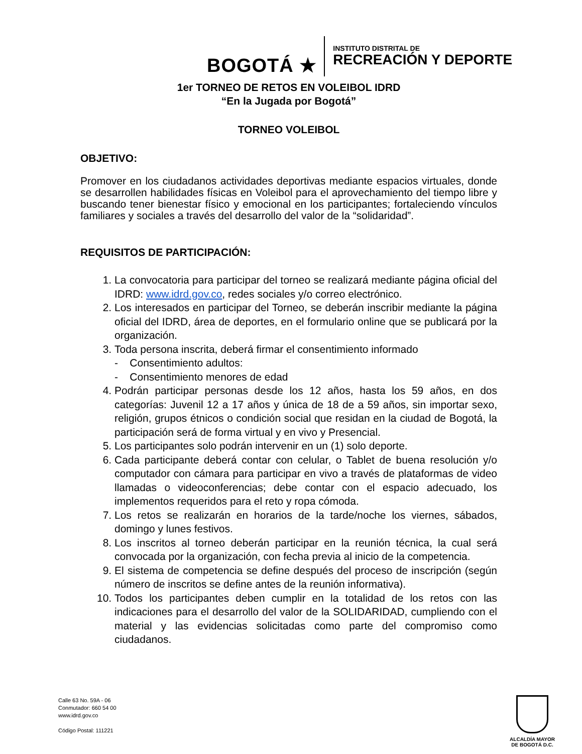BOGOTÁ ★
INSTITUTO DISTRITAL DE
RECREACIÓN Y DEPORTE
1er TORNEO DE RETOS EN VOLEIBOL IDRD
“En la Jugada por Bogotá”
TORNEO VOLEIBOL
OBJETIVO:
Promover en los ciudadanos actividades deportivas mediante espacios virtuales, donde se desarrollen habilidades físicas en Voleibol para el aprovechamiento del tiempo libre y buscando tener bienestar físico y emocional en los participantes; fortaleciendo vínculos familiares y sociales a través del desarrollo del valor de la “solidaridad”.
REQUISITOS DE PARTICIPACIÓN:
1. La convocatoria para participar del torneo se realizará mediante página oficial del IDRD: www.idrd.gov.co, redes sociales y/o correo electrónico.
2. Los interesados en participar del Torneo, se deberán inscribir mediante la página oficial del IDRD, área de deportes, en el formulario online que se publicará por la organización.
3. Toda persona inscrita, deberá firmar el consentimiento informado
- Consentimiento adultos:
- Consentimiento menores de edad
4. Podrán participar personas desde los 12 años, hasta los 59 años, en dos categorías: Juvenil 12 a 17 años y única de 18 de a 59 años, sin importar sexo, religión, grupos étnicos o condición social que residan en la ciudad de Bogotá, la participación será de forma virtual y en vivo y Presencial.
5. Los participantes solo podrán intervenir en un (1) solo deporte.
6. Cada participante deberá contar con celular, o Tablet de buena resolución y/o computador con cámara para participar en vivo a través de plataformas de video llamadas o videoconferencias; debe contar con el espacio adecuado, los implementos requeridos para el reto y ropa cómoda.
7. Los retos se realizarán en horarios de la tarde/noche los viernes, sábados, domingo y lunes festivos.
8. Los inscritos al torneo deberán participar en la reunión técnica, la cual será convocada por la organización, con fecha previa al inicio de la competencia.
9. El sistema de competencia se define después del proceso de inscripción (según número de inscritos se define antes de la reunión informativa).
10. Todos los participantes deben cumplir en la totalidad de los retos con las indicaciones para el desarrollo del valor de la SOLIDARIDAD, cumpliendo con el material y las evidencias solicitadas como parte del compromiso como ciudadanos.
Calle 63 No. 59A - 06
Conmutador: 660 54 00
www.idrd.gov.co
Código Postal: 111221
ALCALDÍA MAYOR
DE BOGOTÁ D.C.